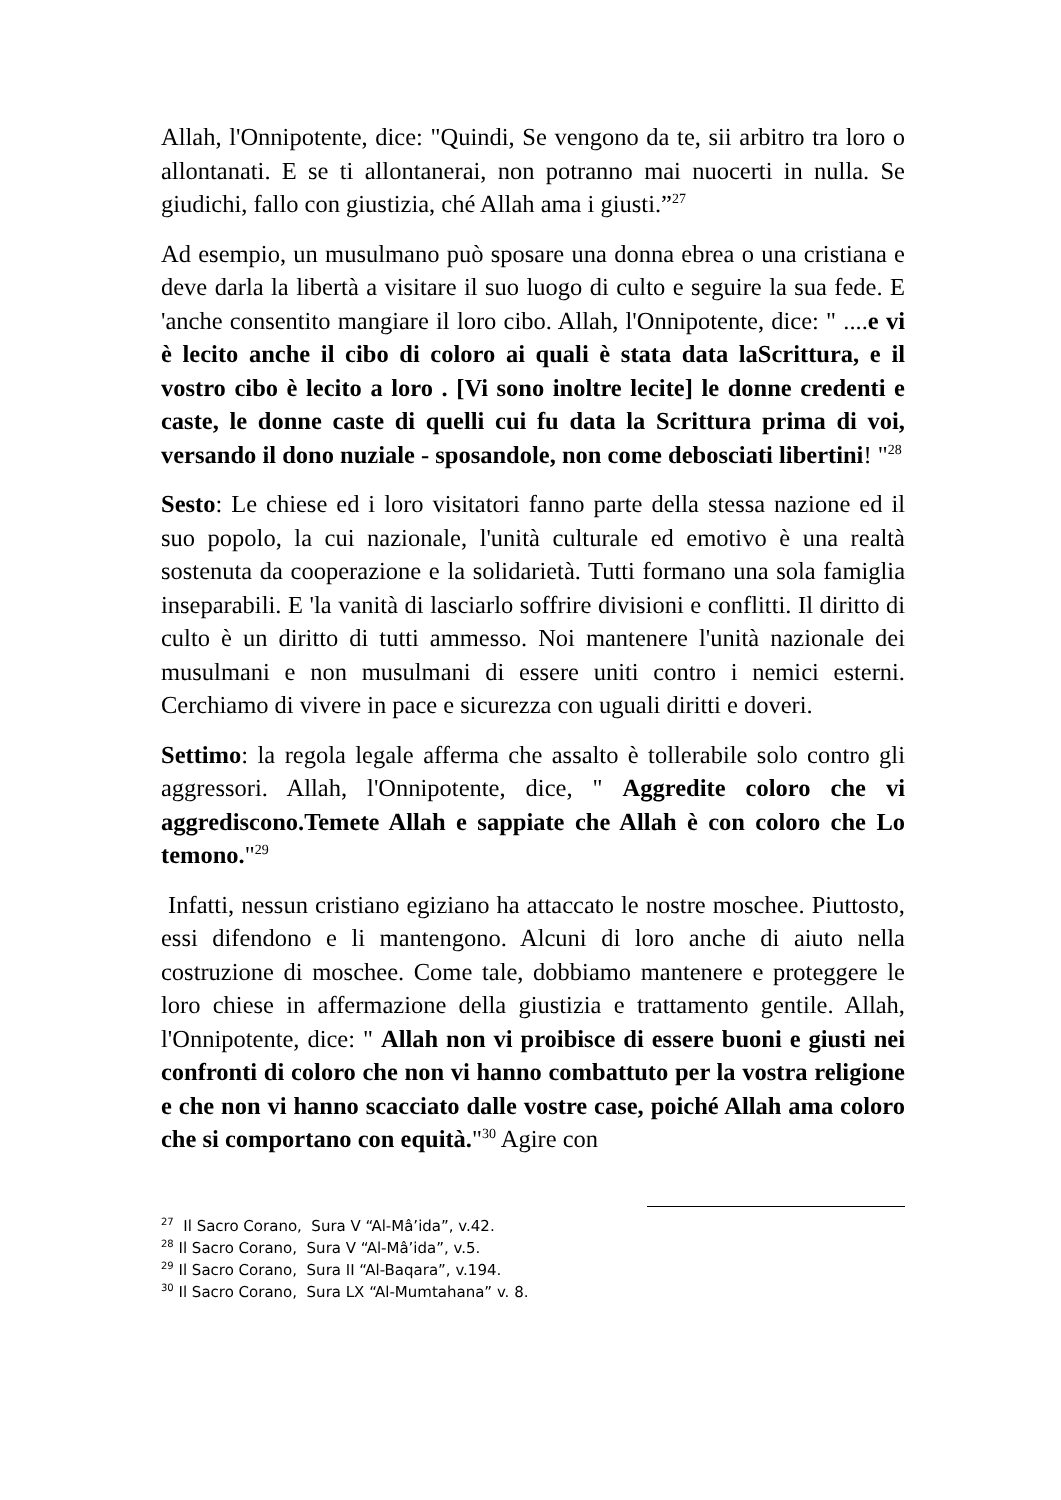Allah, l'Onnipotente, dice: "Quindi, Se vengono da te, sii arbitro tra loro o allontanati. E se ti allontanerai, non potranno mai nuocerti in nulla. Se giudichi, fallo con giustizia, ché Allah ama i giusti.”<sup>27</sup>
Ad esempio, un musulmano può sposare una donna ebrea o una cristiana e deve darla la libertà a visitare il suo luogo di culto e seguire la sua fede. E 'anche consentito mangiare il loro cibo. Allah, l'Onnipotente, dice: " ....e vi è lecito anche il cibo di coloro ai quali è stata data laScrittura, e il vostro cibo è lecito a loro . [Vi sono inoltre lecite] le donne credenti e caste, le donne caste di quelli cui fu data la Scrittura prima di voi, versando il dono nuziale - sposandole, non come debosciati libertini! "<sup>28</sup>
Sesto: Le chiese ed i loro visitatori fanno parte della stessa nazione ed il suo popolo, la cui nazionale, l'unità culturale ed emotivo è una realtà sostenuta da cooperazione e la solidarietà. Tutti formano una sola famiglia inseparabili. E 'la vanità di lasciarlo soffrire divisioni e conflitti. Il diritto di culto è un diritto di tutti ammesso. Noi mantenere l'unità nazionale dei musulmani e non musulmani di essere uniti contro i nemici esterni. Cerchiamo di vivere in pace e sicurezza con uguali diritti e doveri.
Settimo: la regola legale afferma che assalto è tollerabile solo contro gli aggressori. Allah, l'Onnipotente, dice, " Aggredite coloro che vi aggrediscono.Temete Allah e sappiate che Allah è con coloro che Lo temono."<sup>29</sup>
Infatti, nessun cristiano egiziano ha attaccato le nostre moschee. Piuttosto, essi difendono e li mantengono. Alcuni di loro anche di aiuto nella costruzione di moschee. Come tale, dobbiamo mantenere e proteggere le loro chiese in affermazione della giustizia e trattamento gentile. Allah, l'Onnipotente, dice: " Allah non vi proibisce di essere buoni e giusti nei confronti di coloro che non vi hanno combattuto per la vostra religione e che non vi hanno scacciato dalle vostre case, poiché Allah ama coloro che si comportano con equità."<sup>30</sup> Agire con
<sup>27</sup> Il Sacro Corano, Sura V “Al-Mâ’ida”, v.42.
<sup>28</sup> Il Sacro Corano, Sura V “Al-Mâ’ida”, v.5.
<sup>29</sup> Il Sacro Corano, Sura II “Al-Baqara”, v.194.
<sup>30</sup> Il Sacro Corano, Sura LX “Al-Mumtahana” v. 8.